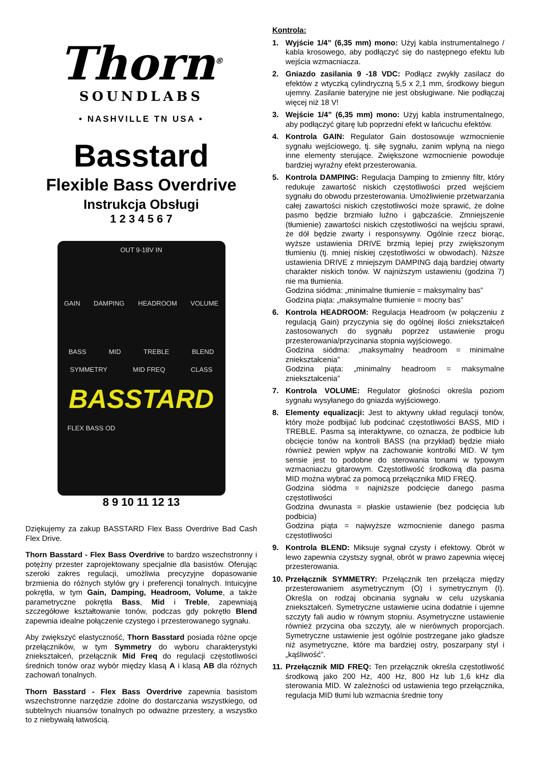Thorn<sup>®</sup>
SOUNDLABS
• NASHVILLE TN USA •
Basstard
Flexible Bass Overdrive
Instrukcja Obsługi
1 2 3 4 5 6 7
OUT 9-18V IN
GAIN DAMPING HEADROOM VOLUME
BASS MID TREBLE BLEND
SYMMETRY MID FREQ CLASS
BASSTARD
FLEX BASS OD
8 9 10 11 12 13
Dziękujemy za zakup BASSTARD Flex Bass Overdrive Bad Cash Flex Drive.
Thorn Basstard - Flex Bass Overdrive to bardzo wszechstronny i potężny przester zaprojektowany specjalnie dla basistów. Oferując szeroki zakres regulacji, umożliwia precyzyjne dopasowanie brzmienia do różnych stylów gry i preferencji tonalnych. Intuicyjne pokrętła, w tym Gain, Damping, Headroom, Volume, a także parametryczne pokrętła Bass, Mid i Treble, zapewniają szczegółowe kształtowanie tonów, podczas gdy pokrętło Blend zapewnia idealne połączenie czystego i przesterowanego sygnału.
Aby zwiększyć elastyczność, Thorn Basstard posiada różne opcje przełączników, w tym Symmetry do wyboru charakterystyki zniekształceń, przełącznik Mid Freq do regulacji częstotliwości średnich tonów oraz wybór między klasą A i klasą AB dla różnych zachowań tonalnych.
Thorn Basstard - Flex Bass Overdrive zapewnia basistom wszechstronne narzędzie zdolne do dostarczania wszystkiego, od subtelnych niuansów tonalnych po odważne przestery, a wszystko to z niebywałą łatwością.
Kontrola:
1. Wyjście 1/4” (6,35 mm) mono: Użyj kabla instrumentalnego / kabla krosowego, aby podłączyć się do następnego efektu lub wejścia wzmacniacza.
2. Gniazdo zasilania 9 -18 VDC: Podłącz zwykły zasilacz do efektów z wtyczką cylindryczną 5,5 x 2,1 mm, środkowy biegun ujemny. Zasilanie bateryjne nie jest obsługiwane. Nie podłączaj więcej niż 18 V!
3. Wejście 1/4” (6,35 mm) mono: Użyj kabla instrumentalnego, aby podłączyć gitarę lub poprzedni efekt w łańcuchu efektów.
4. Kontrola GAIN: Regulator Gain dostosowuje wzmocnienie sygnału wejściowego, tj. siłę sygnału, zanim wpłyną na niego inne elementy sterujące. Zwiększone wzmocnienie powoduje bardziej wyraźny efekt przesterowania.
5. Kontrola DAMPING: Regulacja Damping to zmienny filtr, który redukuje zawartość niskich częstotliwości przed wejściem sygnału do obwodu przesterowania. Umożliwienie przetwarzania całej zawartości niskich częstotliwości może sprawić, że dolne pasmo będzie brzmiało luźno i gąbczaście. Zmniejszenie (tłumienie) zawartości niskich częstotliwości na wejściu sprawi, że dół będzie zwarty i responsywny. Ogólnie rzecz biorąc, wyższe ustawienia DRIVE brzmią lepiej przy zwiększonym tłumieniu (tj. mniej niskiej częstotliwości w obwodach). Niższe ustawienia DRIVE z mniejszym DAMPING dają bardziej otwarty charakter niskich tonów. W najniższym ustawieniu (godzina 7) nie ma tłumienia.
Godzina siódma: „minimalne tłumienie = maksymalny bas”
Godzina piąta: „maksymalne tłumienie = mocny bas”
6. Kontrola HEADROOM: Regulacja Headroom (w połączeniu z regulacją Gain) przyczynia się do ogólnej ilości zniekształceń zastosowanych do sygnału poprzez ustawienie progu przesterowania/przycinania stopnia wyjściowego.
Godzina siódma: „maksymalny headroom = minimalne zniekształcenia”
Godzina piąta: „minimalny headroom = maksymalne zniekształcenia”
7. Kontrola VOLUME: Regulator głośności określa poziom sygnału wysyłanego do gniazda wyjściowego.
8. Elementy equalizacji: Jest to aktywny układ regulacji tonów, który może podbijać lub podcinać częstotliwości BASS, MID i TREBLE. Pasma są interaktywne, co oznacza, że podbicie lub obcięcie tonów na kontroli BASS (na przykład) będzie miało również pewien wpływ na zachowanie kontrolki MID. W tym sensie jest to podobne do sterowania tonami w typowym wzmacniaczu gitarowym. Częstotliwość środkową dla pasma MID można wybrać za pomocą przełącznika MID FREQ.
Godzina siódma = najniższe podcięcie danego pasma częstotliwości
Godzina dwunasta = płaskie ustawienie (bez podcięcia lub podbicia)
Godzina piąta = najwyższe wzmocnienie danego pasma częstotliwości
9. Kontrola BLEND: Miksuje sygnał czysty i efektowy. Obrót w lewo zapewnia czystszy sygnał, obrót w prawo zapewnia więcej przesterowania.
10. Przełącznik SYMMETRY: Przełącznik ten przełącza między przesterowaniem asymetrycznym (O) i symetrycznym (I). Określa on rodzaj obcinania sygnału w celu uzyskania zniekształceń. Symetryczne ustawienie ucina dodatnie i ujemne szczyty fali audio w równym stopniu. Asymetryczne ustawienie również przycina oba szczyty, ale w nierównych proporcjach. Symetryczne ustawienie jest ogólnie postrzegane jako gładsze niż asymetryczne, które ma bardziej ostry, poszarpany styl i „kąśliwość”.
11. Przełącznik MID FREQ: Ten przełącznik określa częstotliwość środkową jako 200 Hz, 400 Hz, 800 Hz lub 1,6 kHz dla sterowania MID. W zależności od ustawienia tego przełącznika, regulacja MID tłumi lub wzmacnia średnie tony